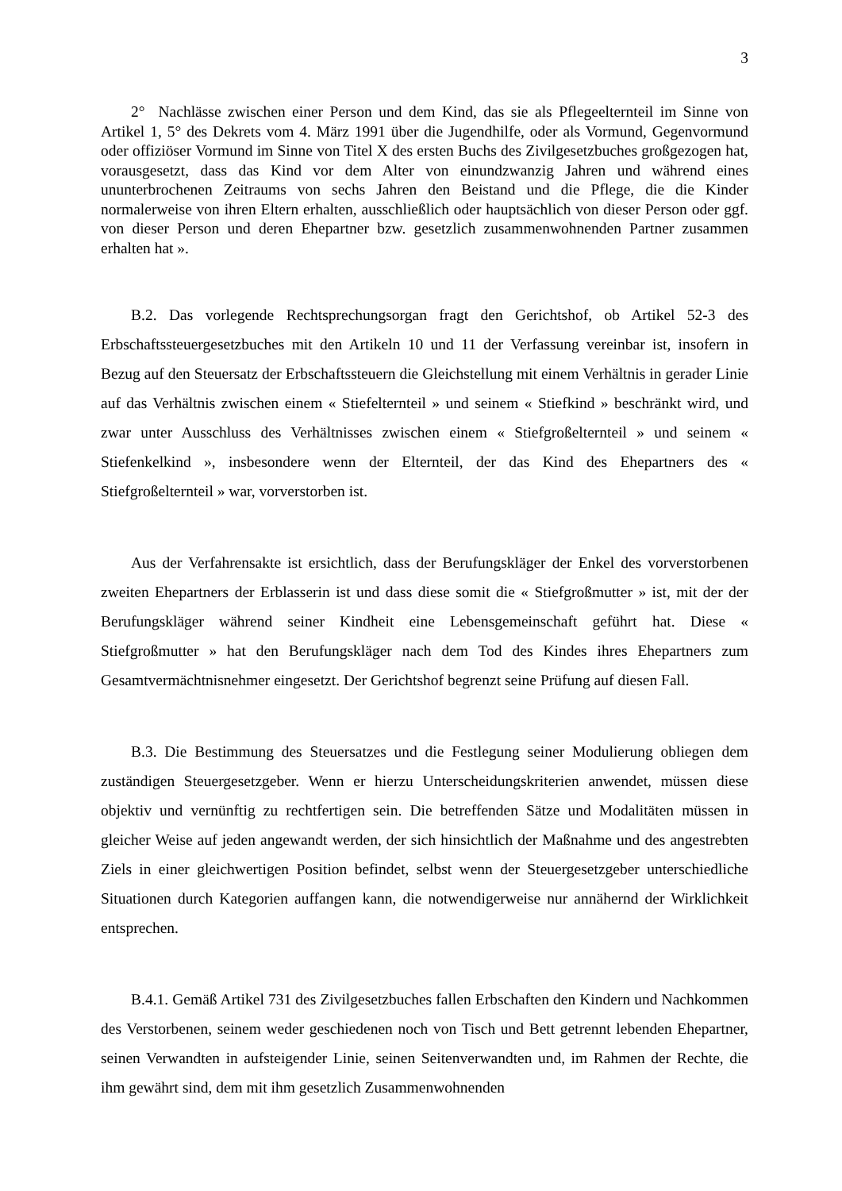3
2° Nachlässe zwischen einer Person und dem Kind, das sie als Pflegeelternteil im Sinne von Artikel 1, 5° des Dekrets vom 4. März 1991 über die Jugendhilfe, oder als Vormund, Gegenvormund oder offiziöser Vormund im Sinne von Titel X des ersten Buchs des Zivilgesetzbuches großgezogen hat, vorausgesetzt, dass das Kind vor dem Alter von einundzwanzig Jahren und während eines ununterbrochenen Zeitraums von sechs Jahren den Beistand und die Pflege, die die Kinder normalerweise von ihren Eltern erhalten, ausschließlich oder hauptsächlich von dieser Person oder ggf. von dieser Person und deren Ehepartner bzw. gesetzlich zusammenwohnenden Partner zusammen erhalten hat ».
B.2. Das vorlegende Rechtsprechungsorgan fragt den Gerichtshof, ob Artikel 52-3 des Erbschaftssteuergesetzbuches mit den Artikeln 10 und 11 der Verfassung vereinbar ist, insofern in Bezug auf den Steuersatz der Erbschaftssteuern die Gleichstellung mit einem Verhältnis in gerader Linie auf das Verhältnis zwischen einem « Stiefelternteil » und seinem « Stiefkind » beschränkt wird, und zwar unter Ausschluss des Verhältnisses zwischen einem « Stiefgroßelternteil » und seinem « Stiefenkelkind », insbesondere wenn der Elternteil, der das Kind des Ehepartners des « Stiefgroßelternteil » war, vorverstorben ist.
Aus der Verfahrensakte ist ersichtlich, dass der Berufungskläger der Enkel des vorverstorbenen zweiten Ehepartners der Erblasserin ist und dass diese somit die « Stiefgroßmutter » ist, mit der der Berufungskläger während seiner Kindheit eine Lebensgemeinschaft geführt hat. Diese « Stiefgroßmutter » hat den Berufungskläger nach dem Tod des Kindes ihres Ehepartners zum Gesamtvermächtnisnehmer eingesetzt. Der Gerichtshof begrenzt seine Prüfung auf diesen Fall.
B.3. Die Bestimmung des Steuersatzes und die Festlegung seiner Modulierung obliegen dem zuständigen Steuergesetzgeber. Wenn er hierzu Unterscheidungskriterien anwendet, müssen diese objektiv und vernünftig zu rechtfertigen sein. Die betreffenden Sätze und Modalitäten müssen in gleicher Weise auf jeden angewandt werden, der sich hinsichtlich der Maßnahme und des angestrebten Ziels in einer gleichwertigen Position befindet, selbst wenn der Steuergesetzgeber unterschiedliche Situationen durch Kategorien auffangen kann, die notwendigerweise nur annähernd der Wirklichkeit entsprechen.
B.4.1. Gemäß Artikel 731 des Zivilgesetzbuches fallen Erbschaften den Kindern und Nachkommen des Verstorbenen, seinem weder geschiedenen noch von Tisch und Bett getrennt lebenden Ehepartner, seinen Verwandten in aufsteigender Linie, seinen Seitenverwandten und, im Rahmen der Rechte, die ihm gewährt sind, dem mit ihm gesetzlich Zusammenwohnenden